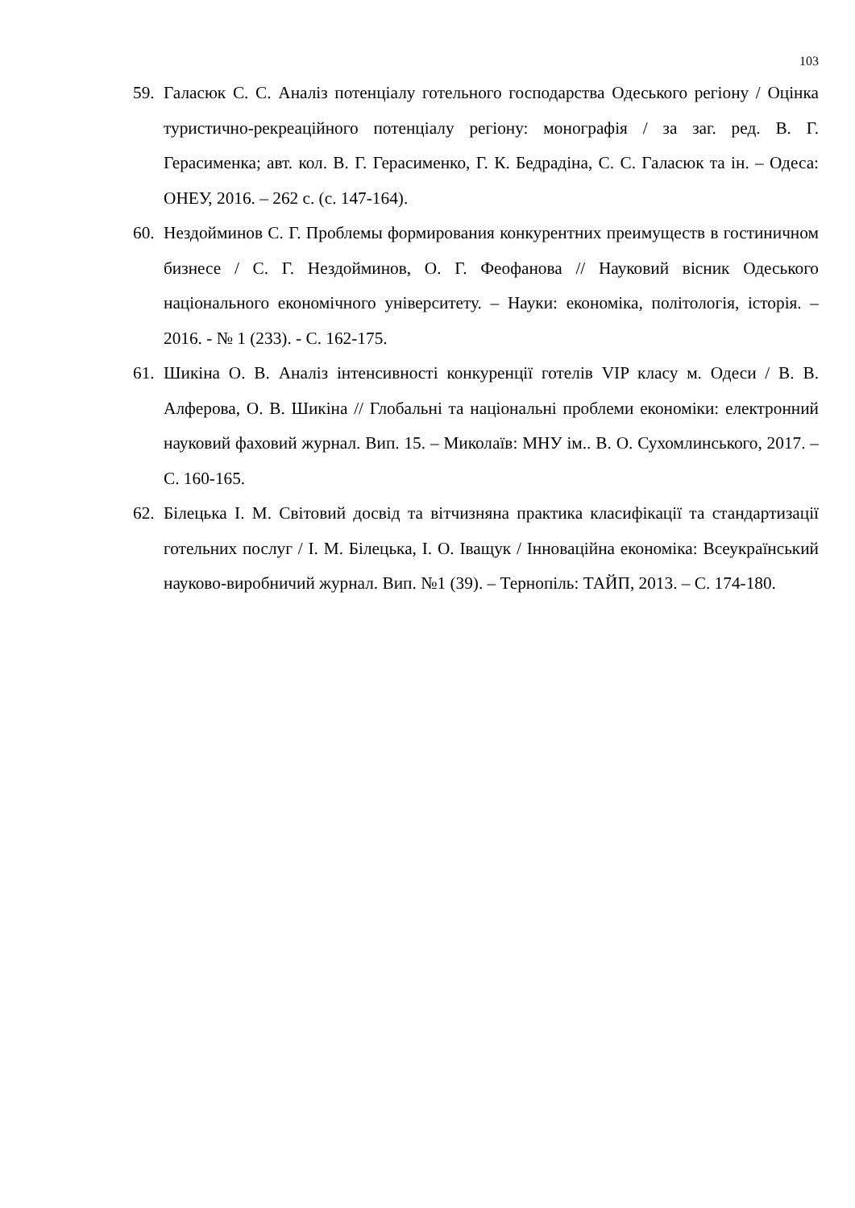103
59. Галасюк С. С. Аналіз потенціалу готельного господарства Одеського регіону / Оцінка туристично-рекреаційного потенціалу регіону: монографія / за заг. ред. В. Г. Герасименка; авт. кол. В. Г. Герасименко, Г. К. Бедрадіна, С. С. Галасюк та ін. – Одеса: ОНЕУ, 2016. – 262 с. (с. 147-164).
60. Нездойминов С. Г. Проблемы формирования конкурентних преимуществ в гостиничном бизнесе / С. Г. Нездойминов, О. Г. Феофанова // Науковий вісник Одеського національного економічного університету. – Науки: економіка, політологія, історія. – 2016. - № 1 (233). - С. 162-175.
61. Шикіна О. В. Аналіз інтенсивності конкуренції готелів VIP класу м. Одеси / В. В. Алферова, О. В. Шикіна // Глобальні та національні проблеми економіки: електронний науковий фаховий журнал. Вип. 15. – Миколаїв: МНУ ім.. В. О. Сухомлинського, 2017. – С. 160-165.
62. Білецька І. М. Світовий досвід та вітчизняна практика класифікації та стандартизації готельних послуг / І. М. Білецька, І. О. Іващук / Інноваційна економіка: Всеукраїнський науково-виробничий журнал. Вип. №1 (39). – Тернопіль: ТАЙП, 2013. – С. 174-180.